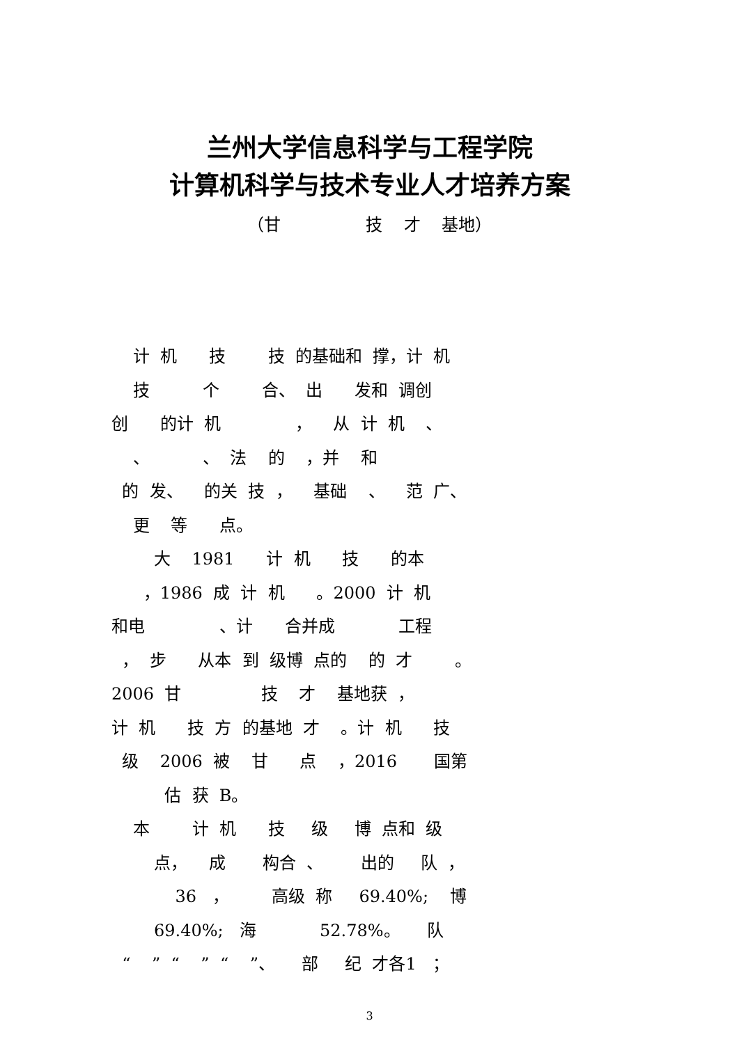兰州大学信息科学与工程学院
计算机科学与技术专业人才培养方案
（甘 技 才 基地）
计 机 技 技 的基础和 撑，计 机
技 个 合、 出 发和 调创
创 的计 机 ， 从 计 机 、
、 、 法 的 ，并 和
的 发、 的关 技 ， 基础 、 范 广、
更 等 点。
大 1981 计 机 技 的本
，1986 成 计 机 。2000 计 机
和电 、计 合并成 工程
， 步 从本 到 级博 点的 的 才 。
2006 甘 技 才 基地获 ，
计 机 技 方 的基地 才 。计 机 技
级 2006 被 甘 点 ，2016 国第
估 获 B。
本 计 机 技 级 博 点和 级
点， 成 构合 、 出的 队 ，
36 ， 高级 称 69.40%; 博
69.40%; 海 52.78%。 队
“ ” “ ” “ ”、 部 纪 才各1 ；
3